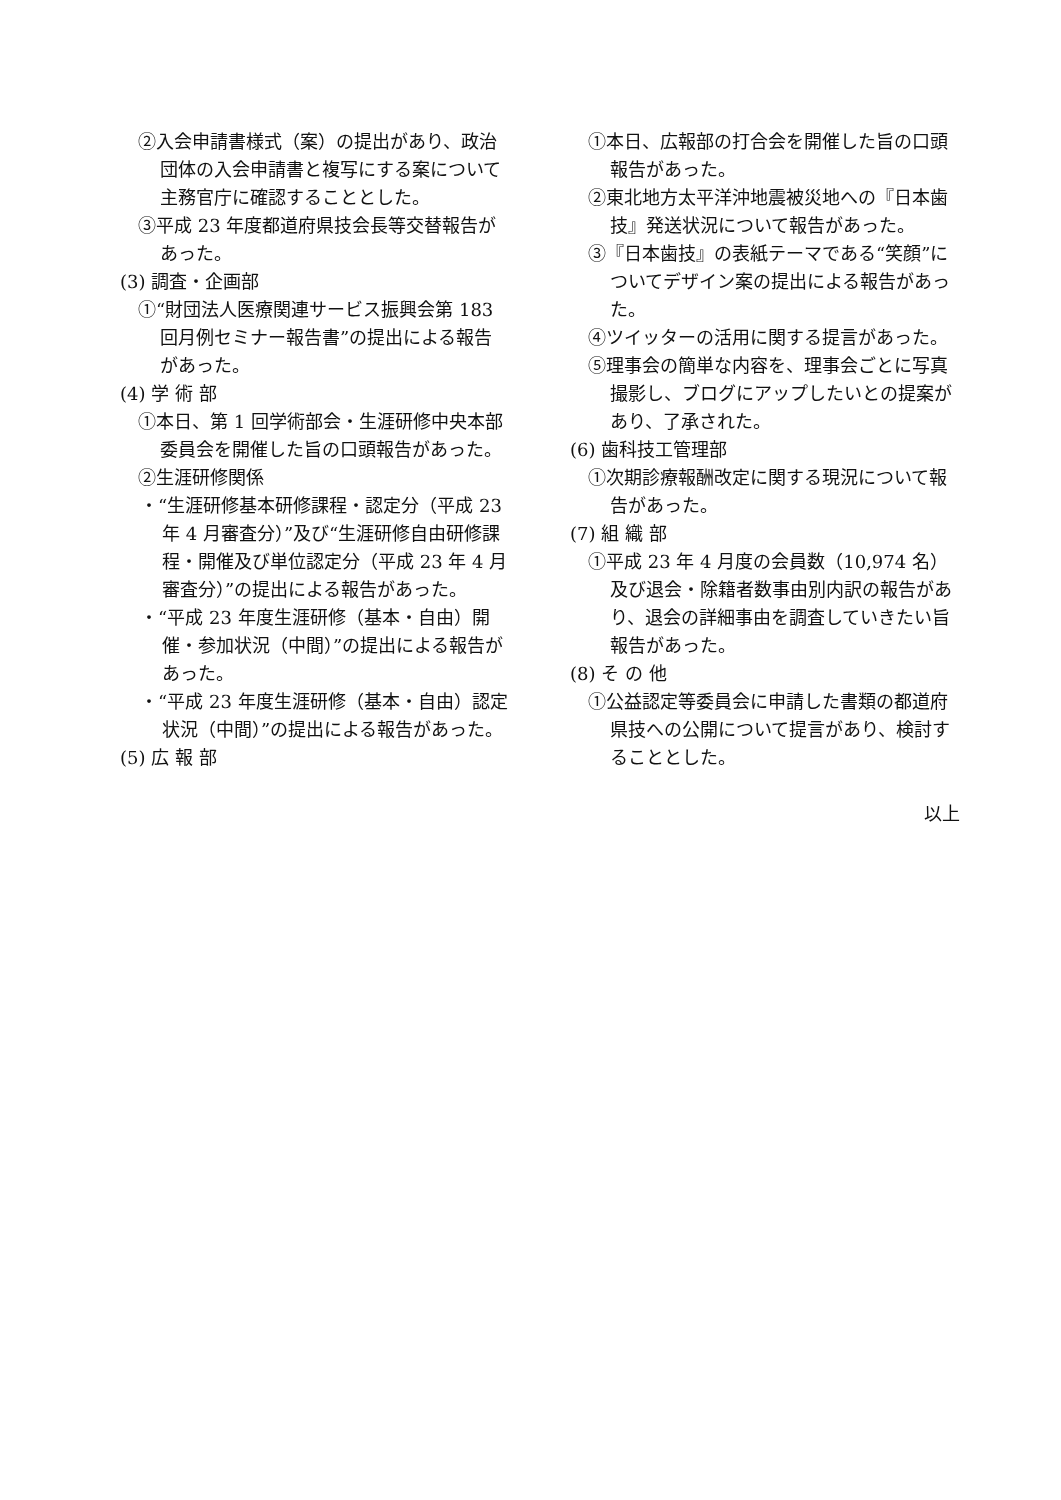②入会申請書様式（案）の提出があり、政治団体の入会申請書と複写にする案について主務官庁に確認することとした。
③平成 23 年度都道府県技会長等交替報告があった。
(3) 調査・企画部
①“財団法人医療関連サービス振興会第 183 回月例セミナー報告書”の提出による報告があった。
(4) 学 術 部
①本日、第 1 回学術部会・生涯研修中央本部委員会を開催した旨の口頭報告があった。
②生涯研修関係
・“生涯研修基本研修課程・認定分（平成 23 年 4 月審査分）”及び“生涯研修自由研修課程・開催及び単位認定分（平成 23 年 4 月審査分）”の提出による報告があった。
・“平成 23 年度生涯研修（基本・自由）開催・参加状況（中間）”の提出による報告があった。
・“平成 23 年度生涯研修（基本・自由）認定状況（中間）”の提出による報告があった。
(5) 広 報 部
①本日、広報部の打合会を開催した旨の口頭報告があった。
②東北地方太平洋沖地震被災地への『日本歯技』発送状況について報告があった。
③『日本歯技』の表紙テーマである“笑顔”についてデザイン案の提出による報告があった。
④ツイッターの活用に関する提言があった。
⑤理事会の簡単な内容を、理事会ごとに写真撮影し、ブログにアップしたいとの提案があり、了承された。
(6) 歯科技工管理部
①次期診療報酬改定に関する現況について報告があった。
(7) 組 織 部
①平成 23 年 4 月度の会員数（10,974 名）及び退会・除籍者数事由別内訳の報告があり、退会の詳細事由を調査していきたい旨報告があった。
(8) そ の 他
①公益認定等委員会に申請した書類の都道府県技への公開について提言があり、検討することとした。
以上